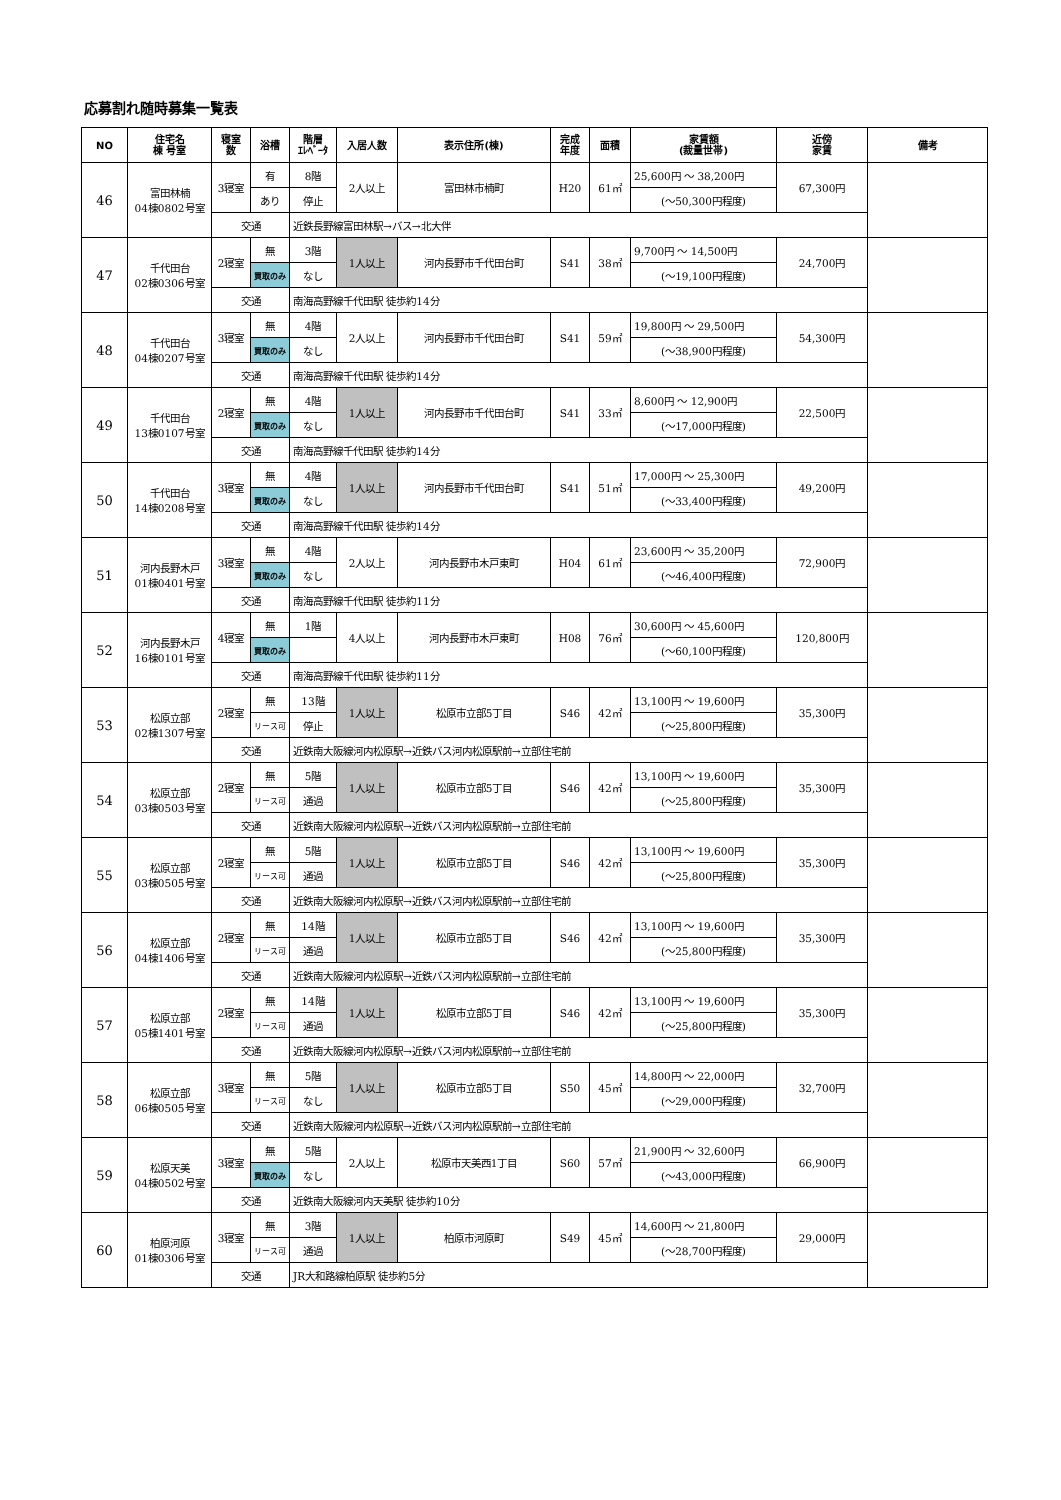応募割れ随時募集一覧表
| NO | 住宅名 棟 号室 | 寝室 数 | 浴槽 | 階層 ｴﾚﾍﾞｰﾀ | 入居人数 | 表示住所(棟) | 完成 年度 | 面積 | 家賃額 (裁量世帯) | 近傍 家賃 | 備考 |
| --- | --- | --- | --- | --- | --- | --- | --- | --- | --- | --- | --- |
| 46 | 富田林楠 04棟0802号室 | 3寝室 | 有 | 8階 | 2人以上 | 富田林市楠町 | H20 | 61㎡ | 25,600円 ～ 38,200円 | 67,300円 | |
| | | | あり | 停止 | | | | | (～50,300円程度) | | |
| | | 交通 | | 近鉄長野線富田林駅→バス→北大伴 | | | | | | | |
| 47 | 千代田台 02棟0306号室 | 2寝室 | 無 | 3階 | 1人以上 | 河内長野市千代田台町 | S41 | 38㎡ | 9,700円 ～ 14,500円 | 24,700円 | |
| | | | 買取のみ | なし | | | | | (～19,100円程度) | | |
| | | 交通 | | 南海高野線千代田駅 徒歩約14分 | | | | | | | |
| 48 | 千代田台 04棟0207号室 | 3寝室 | 無 | 4階 | 2人以上 | 河内長野市千代田台町 | S41 | 59㎡ | 19,800円 ～ 29,500円 | 54,300円 | |
| | | | 買取のみ | なし | | | | | (～38,900円程度) | | |
| | | 交通 | | 南海高野線千代田駅 徒歩約14分 | | | | | | | |
| 49 | 千代田台 13棟0107号室 | 2寝室 | 無 | 4階 | 1人以上 | 河内長野市千代田台町 | S41 | 33㎡ | 8,600円 ～ 12,900円 | 22,500円 | |
| | | | 買取のみ | なし | | | | | (～17,000円程度) | | |
| | | 交通 | | 南海高野線千代田駅 徒歩約14分 | | | | | | | |
| 50 | 千代田台 14棟0208号室 | 3寝室 | 無 | 4階 | 1人以上 | 河内長野市千代田台町 | S41 | 51㎡ | 17,000円 ～ 25,300円 | 49,200円 | |
| | | | 買取のみ | なし | | | | | (～33,400円程度) | | |
| | | 交通 | | 南海高野線千代田駅 徒歩約14分 | | | | | | | |
| 51 | 河内長野木戸 01棟0401号室 | 3寝室 | 無 | 4階 | 2人以上 | 河内長野市木戸東町 | H04 | 61㎡ | 23,600円 ～ 35,200円 | 72,900円 | |
| | | | 買取のみ | なし | | | | | (～46,400円程度) | | |
| | | 交通 | | 南海高野線千代田駅 徒歩約11分 | | | | | | | |
| 52 | 河内長野木戸 16棟0101号室 | 4寝室 | 無 | 1階 | 4人以上 | 河内長野市木戸東町 | H08 | 76㎡ | 30,600円 ～ 45,600円 | 120,800円 | |
| | | | 買取のみ | | | | | | (～60,100円程度) | | |
| | | 交通 | | 南海高野線千代田駅 徒歩約11分 | | | | | | | |
| 53 | 松原立部 02棟1307号室 | 2寝室 | 無 | 13階 | 1人以上 | 松原市立部5丁目 | S46 | 42㎡ | 13,100円 ～ 19,600円 | 35,300円 | |
| | | | リース可 | 停止 | | | | | (～25,800円程度) | | |
| | | 交通 | | 近鉄南大阪線河内松原駅→近鉄バス河内松原駅前→立部住宅前 | | | | | | | |
| 54 | 松原立部 03棟0503号室 | 2寝室 | 無 | 5階 | 1人以上 | 松原市立部5丁目 | S46 | 42㎡ | 13,100円 ～ 19,600円 | 35,300円 | |
| | | | リース可 | 通過 | | | | | (～25,800円程度) | | |
| | | 交通 | | 近鉄南大阪線河内松原駅→近鉄バス河内松原駅前→立部住宅前 | | | | | | | |
| 55 | 松原立部 03棟0505号室 | 2寝室 | 無 | 5階 | 1人以上 | 松原市立部5丁目 | S46 | 42㎡ | 13,100円 ～ 19,600円 | 35,300円 | |
| | | | リース可 | 通過 | | | | | (～25,800円程度) | | |
| | | 交通 | | 近鉄南大阪線河内松原駅→近鉄バス河内松原駅前→立部住宅前 | | | | | | | |
| 56 | 松原立部 04棟1406号室 | 2寝室 | 無 | 14階 | 1人以上 | 松原市立部5丁目 | S46 | 42㎡ | 13,100円 ～ 19,600円 | 35,300円 | |
| | | | リース可 | 通過 | | | | | (～25,800円程度) | | |
| | | 交通 | | 近鉄南大阪線河内松原駅→近鉄バス河内松原駅前→立部住宅前 | | | | | | | |
| 57 | 松原立部 05棟1401号室 | 2寝室 | 無 | 14階 | 1人以上 | 松原市立部5丁目 | S46 | 42㎡ | 13,100円 ～ 19,600円 | 35,300円 | |
| | | | リース可 | 通過 | | | | | (～25,800円程度) | | |
| | | 交通 | | 近鉄南大阪線河内松原駅→近鉄バス河内松原駅前→立部住宅前 | | | | | | | |
| 58 | 松原立部 06棟0505号室 | 3寝室 | 無 | 5階 | 1人以上 | 松原市立部5丁目 | S50 | 45㎡ | 14,800円 ～ 22,000円 | 32,700円 | |
| | | | リース可 | なし | | | | | (～29,000円程度) | | |
| | | 交通 | | 近鉄南大阪線河内松原駅→近鉄バス河内松原駅前→立部住宅前 | | | | | | | |
| 59 | 松原天美 04棟0502号室 | 3寝室 | 無 | 5階 | 2人以上 | 松原市天美西1丁目 | S60 | 57㎡ | 21,900円 ～ 32,600円 | 66,900円 | |
| | | | 買取のみ | なし | | | | | (～43,000円程度) | | |
| | | 交通 | | 近鉄南大阪線河内天美駅 徒歩約10分 | | | | | | | |
| 60 | 柏原河原 01棟0306号室 | 3寝室 | 無 | 3階 | 1人以上 | 柏原市河原町 | S49 | 45㎡ | 14,600円 ～ 21,800円 | 29,000円 | |
| | | | リース可 | 通過 | | | | | (～28,700円程度) | | |
| | | 交通 | | JR大和路線柏原駅 徒歩約5分 | | | | | | | |